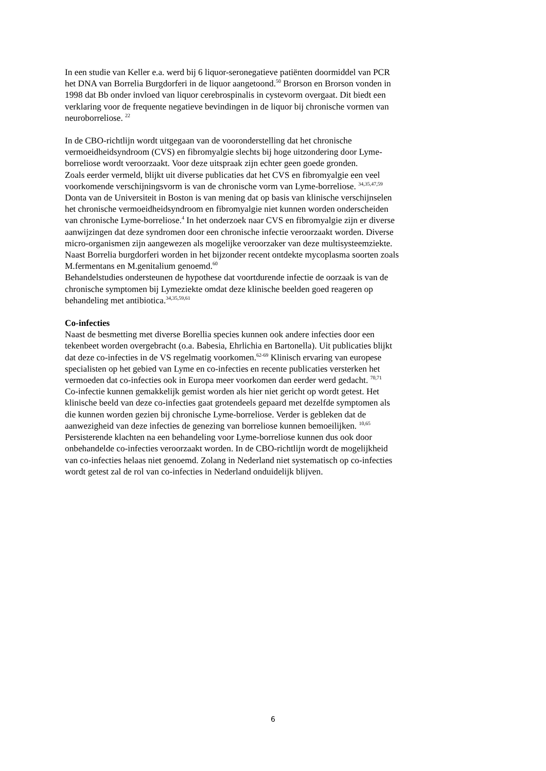In een studie van Keller e.a. werd bij 6 liquor-seronegatieve patiënten doormiddel van PCR
het DNA van Borrelia Burgdorferi in de liquor aangetoond.<sup>50</sup> Brorson en Brorson vonden in
1998 dat Bb onder invloed van liquor cerebrospinalis in cystevorm overgaat. Dit biedt een
verklaring voor de frequente negatieve bevindingen in de liquor bij chronische vormen van
neuroborreliose. <sup>22</sup>
In de CBO-richtlijn wordt uitgegaan van de vooronderstelling dat het chronische
vermoeidheidsyndroom (CVS) en fibromyalgie slechts bij hoge uitzondering door Lyme-
borreliose wordt veroorzaakt. Voor deze uitspraak zijn echter geen goede gronden.
Zoals eerder vermeld, blijkt uit diverse publicaties dat het CVS en fibromyalgie een veel
voorkomende verschijningsvorm is van de chronische vorm van Lyme-borreliose. <sup>34,35,47,59</sup>
Donta van de Universiteit in Boston is van mening dat op basis van klinische verschijnselen
het chronische vermoeidheidsyndroom en fibromyalgie niet kunnen worden onderscheiden
van chronische Lyme-borreliose.<sup>4</sup> In het onderzoek naar CVS en fibromyalgie zijn er diverse
aanwijzingen dat deze syndromen door een chronische infectie veroorzaakt worden. Diverse
micro-organismen zijn aangewezen als mogelijke veroorzaker van deze multisysteemziekte.
Naast Borrelia burgdorferi worden in het bijzonder recent ontdekte mycoplasma soorten zoals
M.fermentans en M.genitalium genoemd.<sup>60</sup>
Behandelstudies ondersteunen de hypothese dat voortdurende infectie de oorzaak is van de
chronische symptomen bij Lymeziekte omdat deze klinische beelden goed reageren op
behandeling met antibiotica.<sup>34,35,59,61</sup>
Co-infecties
Naast de besmetting met diverse Borellia species kunnen ook andere infecties door een
tekenbeet worden overgebracht (o.a. Babesia, Ehrlichia en Bartonella). Uit publicaties blijkt
dat deze co-infecties in de VS regelmatig voorkomen.<sup>62-69</sup> Klinisch ervaring van europese
specialisten op het gebied van Lyme en co-infecties en recente publicaties versterken het
vermoeden dat co-infecties ook in Europa meer voorkomen dan eerder werd gedacht. <sup>70,71</sup>
Co-infectie kunnen gemakkelijk gemist worden als hier niet gericht op wordt getest. Het
klinische beeld van deze co-infecties gaat grotendeels gepaard met dezelfde symptomen als
die kunnen worden gezien bij chronische Lyme-borreliose. Verder is gebleken dat de
aanwezigheid van deze infecties de genezing van borreliose kunnen bemoeilijken. <sup>10,65</sup>
Persisterende klachten na een behandeling voor Lyme-borreliose kunnen dus ook door
onbehandelde co-infecties veroorzaakt worden. In de CBO-richtlijn wordt de mogelijkheid
van co-infecties helaas niet genoemd. Zolang in Nederland niet systematisch op co-infecties
wordt getest zal de rol van co-infecties in Nederland onduidelijk blijven.
6